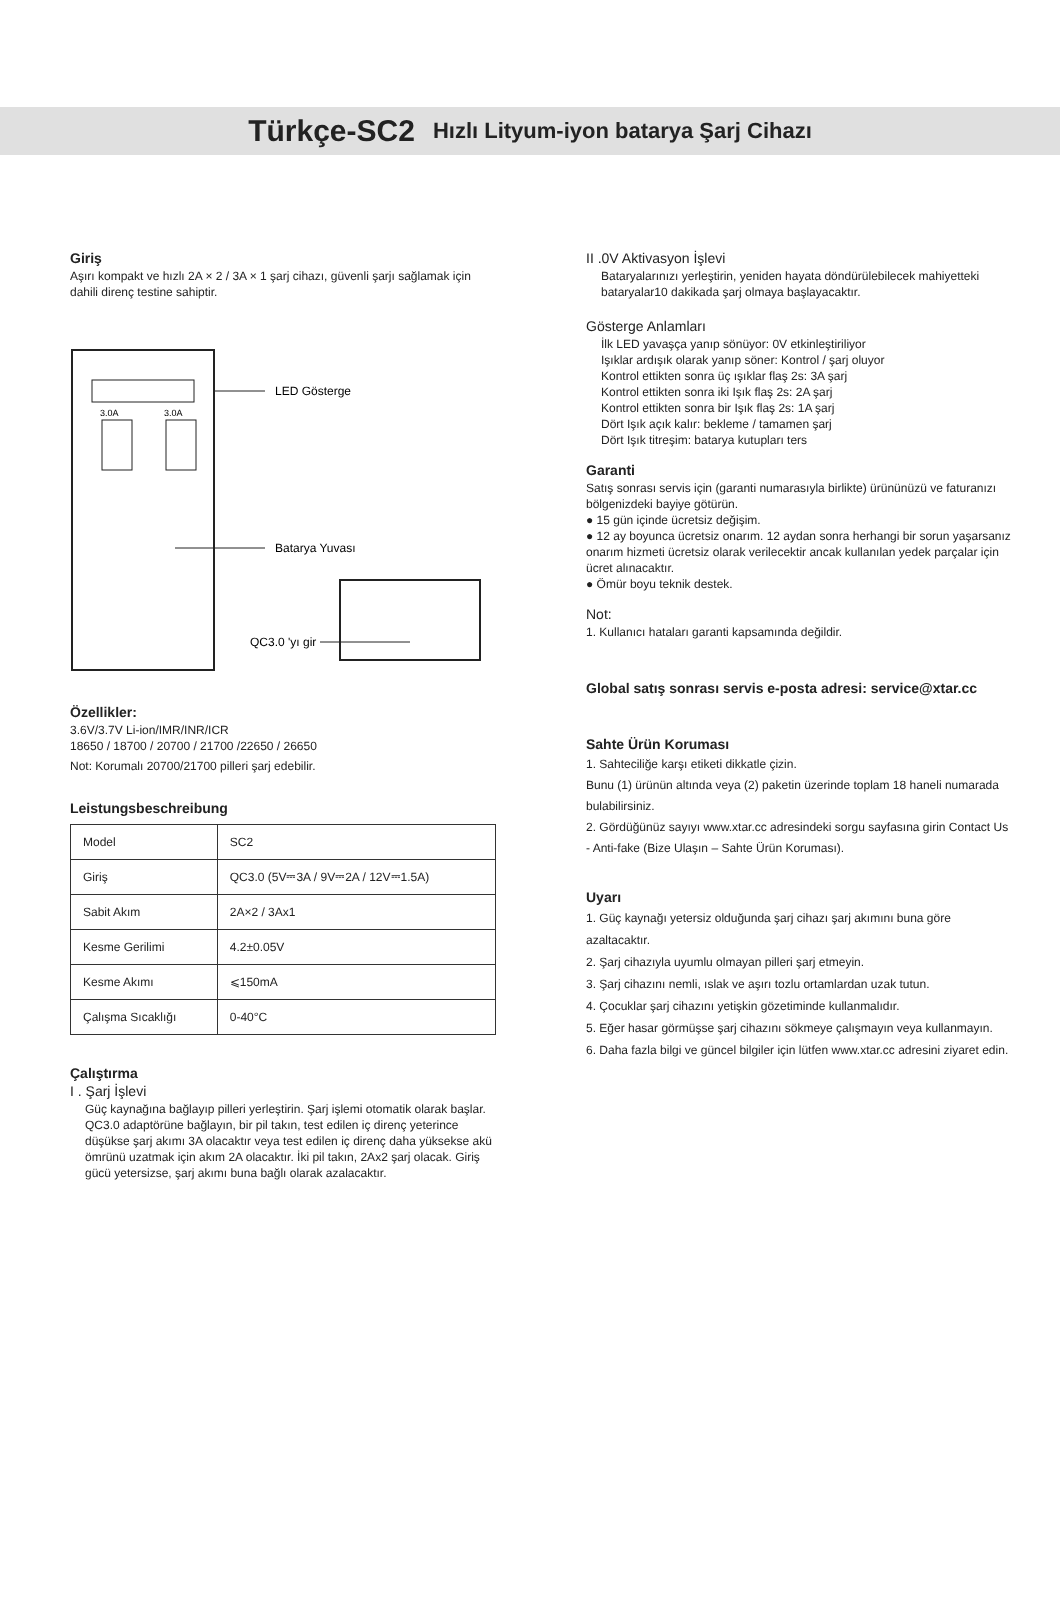Türkçe-SC2 Hızlı Lityum-iyon batarya Şarj Cihazı
Giriş
Aşırı kompakt ve hızlı 2A × 2 / 3A × 1 şarj cihazı, güvenli şarjı sağlamak için dahili direnç testine sahiptir.
3.0A
3.0A
LED Gösterge
Batarya Yuvası
QC3.0 'yı gir
Özellikler:
3.6V/3.7V Li-ion/IMR/INR/ICR
18650 / 18700 / 20700 / 21700 /22650 / 26650
Not: Korumalı 20700/21700 pilleri şarj edebilir.
Leistungsbeschreibung
| Model | SC2 |
| Giriş | QC3.0 (5V⎓3A / 9V⎓2A / 12V⎓1.5A) |
| Sabit Akım | 2A×2 / 3Ax1 |
| Kesme Gerilimi | 4.2±0.05V |
| Kesme Akımı | ⩽150mA |
| Çalışma Sıcaklığı | 0-40°C |
Çalıştırma
I . Şarj İşlevi
Güç kaynağına bağlayıp pilleri yerleştirin. Şarj işlemi otomatik olarak başlar. QC3.0 adaptörüne bağlayın, bir pil takın, test edilen iç direnç yeterince düşükse şarj akımı 3A olacaktır veya test edilen iç direnç daha yüksekse akü ömrünü uzatmak için akım 2A olacaktır. İki pil takın, 2Ax2 şarj olacak. Giriş gücü yetersizse, şarj akımı buna bağlı olarak azalacaktır.
II .0V Aktivasyon İşlevi
Bataryalarınızı yerleştirin, yeniden hayata döndürülebilecek mahiyetteki bataryalar10 dakikada şarj olmaya başlayacaktır.
Gösterge Anlamları
İlk LED yavaşça yanıp sönüyor: 0V etkinleştiriliyor
Işıklar ardışık olarak yanıp söner: Kontrol / şarj oluyor
Kontrol ettikten sonra üç ışıklar flaş 2s: 3A şarj
Kontrol ettikten sonra iki Işık flaş 2s: 2A şarj
Kontrol ettikten sonra bir Işık flaş 2s: 1A şarj
Dört Işık açık kalır: bekleme / tamamen şarj
Dört Işık titreşim: batarya kutupları ters
Garanti
Satış sonrası servis için (garanti numarasıyla birlikte) ürününüzü ve faturanızı bölgenizdeki bayiye götürün.
● 15 gün içinde ücretsiz değişim.
● 12 ay boyunca ücretsiz onarım. 12 aydan sonra herhangi bir sorun yaşarsanız onarım hizmeti ücretsiz olarak verilecektir ancak kullanılan yedek parçalar için ücret alınacaktır.
● Ömür boyu teknik destek.
Not:
1. Kullanıcı hataları garanti kapsamında değildir.
Global satış sonrası servis e-posta adresi: service@xtar.cc
Sahte Ürün Koruması
1. Sahteciliğe karşı etiketi dikkatle çizin.
Bunu (1) ürünün altında veya (2) paketin üzerinde toplam 18 haneli numarada bulabilirsiniz.
2. Gördüğünüz sayıyı www.xtar.cc adresindeki sorgu sayfasına girin Contact Us - Anti-fake (Bize Ulaşın – Sahte Ürün Koruması).
Uyarı
1. Güç kaynağı yetersiz olduğunda şarj cihazı şarj akımını buna göre azaltacaktır.
2. Şarj cihazıyla uyumlu olmayan pilleri şarj etmeyin.
3. Şarj cihazını nemli, ıslak ve aşırı tozlu ortamlardan uzak tutun.
4. Çocuklar şarj cihazını yetişkin gözetiminde kullanmalıdır.
5. Eğer hasar görmüşse şarj cihazını sökmeye çalışmayın veya kullanmayın.
6. Daha fazla bilgi ve güncel bilgiler için lütfen www.xtar.cc adresini ziyaret edin.